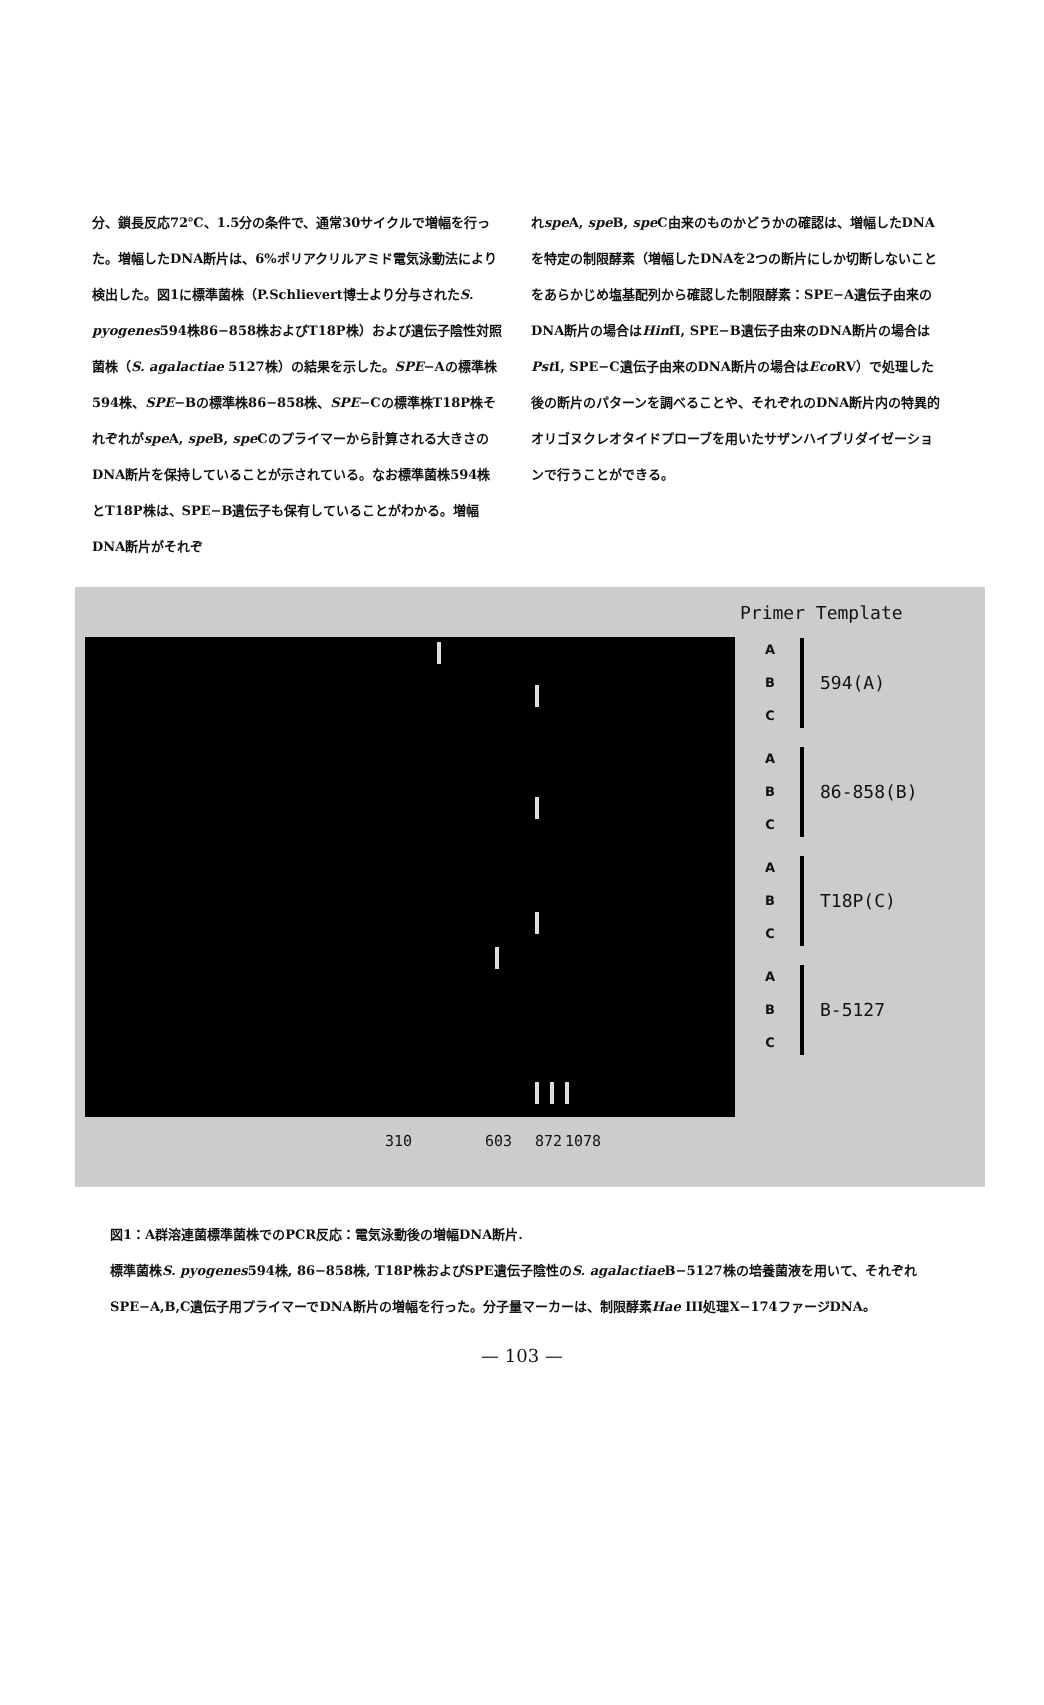分、鎖長反応72℃、1.5分の条件で、通常30サイクルで増幅を行った。増幅したDNA断片は、6%ポリアクリルアミド電気泳動法により検出した。図1に標準菌株（P.Schlievert博士より分与されたS. pyogenes594株86−858株およびT18P株）および遺伝子陰性対照菌株（S. agalactiae 5127株）の結果を示した。SPE−Aの標準株594株、SPE−Bの標準株86−858株、SPE−Cの標準株T18P株それぞれがspe A, spe B, spe Cのプライマーから計算される大きさのDNA断片を保持していることが示されている。なお標準菌株594株とT18P株は、SPE−B遺伝子も保有していることがわかる。増幅DNA断片がそれぞ
れspe A, spe B, spe C由来のものかどうかの確認は、増幅したDNAを特定の制限酵素（増幅したDNAを2つの断片にしか切断しないことをあらかじめ塩基配列から確認した制限酵素：SPE−A遺伝子由来のDNA断片の場合はHinfI, SPE−B遺伝子由来のDNA断片の場合はPst I, SPE−C遺伝子由来のDNA断片の場合はEco RV）で処理した後の断片のパターンを調べることや、それぞれのDNA断片内の特異的オリゴヌクレオタイドプローブを用いたサザンハイブリダイゼーションで行うことができる。
Primer Template
A
B
C
594(A)
A
B
C
86-858(B)
A
B
C
T18P(C)
A
B
C
B-5127
310 603 872 1078
図1：A群溶連菌標準菌株でのPCR反応：電気泳動後の増幅DNA断片.
標準菌株S. pyogenes594株, 86−858株, T18P株およびSPE遺伝子陰性のS. agalactiae B−5127株の培養菌液を用いて、それぞれSPE−A,B,C遺伝子用プライマーでDNA断片の増幅を行った。分子量マーカーは、制限酵素Hae III処理X−174ファージDNA。
— 103 —